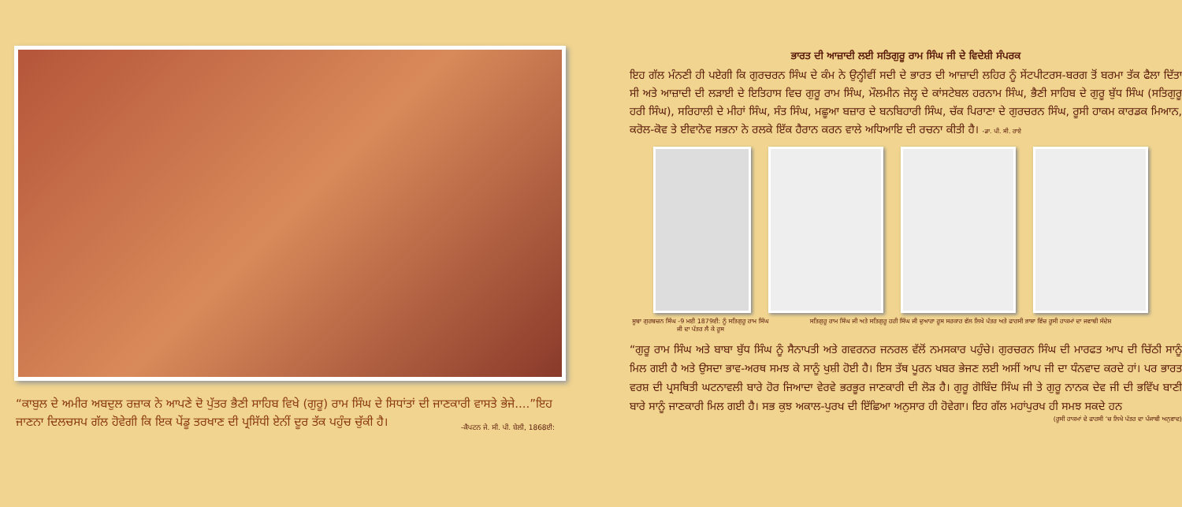“ਕਾਬੁਲ ਦੇ ਅਮੀਰ ਅਬਦੁਲ ਰਜ਼ਾਕ ਨੇ ਆਪਣੇ ਦੋ ਪੁੱਤਰ ਭੈਣੀ ਸਾਹਿਬ ਵਿਖੇ (ਗੁਰੂ) ਰਾਮ ਸਿੰਘ ਦੇ ਸਿਧਾਂਤਾਂ ਦੀ ਜਾਣਕਾਰੀ ਵਾਸਤੇ ਭੇਜੇ....”ਇਹ ਜਾਣਨਾ ਦਿਲਚਸਪ ਗੱਲ ਹੋਵੇਗੀ ਕਿ ਇਕ ਪੇਂਡੂ ਤਰਖਾਣ ਦੀ ਪ੍ਰਸਿੱਧੀ ਏਨੀਂ ਦੂਰ ਤੱਕ ਪਹੁੰਚ ਚੁੱਕੀ ਹੈ।
-ਕੈਪਟਨ ਜੇ. ਸੀ. ਪੀ. ਬੇਲੀ, 1868ਈ:
ਭਾਰਤ ਦੀ ਆਜ਼ਾਦੀ ਲਈ ਸਤਿਗੁਰੂ ਰਾਮ ਸਿੰਘ ਜੀ ਦੇ ਵਿਦੇਸ਼ੀ ਸੰਪਰਕ
ਇਹ ਗੱਲ ਮੰਨਣੀ ਹੀ ਪਏਗੀ ਕਿ ਗੁਰਚਰਨ ਸਿੰਘ ਦੇ ਕੰਮ ਨੇ ਉਨ੍ਹੀਵੀਂ ਸਦੀ ਦੇ ਭਾਰਤ ਦੀ ਆਜ਼ਾਦੀ ਲਹਿਰ ਨੂੰ ਸੇਂਟਪੀਟਰਸ-ਬਰਗ ਤੋਂ ਬਰਮਾ ਤੱਕ ਫੈਲਾ ਦਿੱਤਾ ਸੀ ਅਤੇ ਆਜ਼ਾਦੀ ਦੀ ਲੜਾਈ ਦੇ ਇਤਿਹਾਸ ਵਿਚ ਗੁਰੂ ਰਾਮ ਸਿੰਘ, ਮੌਲਮੀਨ ਜੇਲ੍ਹ ਦੇ ਕਾਂਸਟੇਬਲ ਹਰਨਾਮ ਸਿੰਘ, ਭੈਣੀ ਸਾਹਿਬ ਦੇ ਗੁਰੂ ਬੁੱਧ ਸਿੰਘ (ਸਤਿਗੁਰੂ ਹਰੀ ਸਿੰਘ), ਸਰਿਹਾਲੀ ਦੇ ਮੀਹਾਂ ਸਿੰਘ, ਸੰਤ ਸਿੰਘ, ਮਛੂਆ ਬਜ਼ਾਰ ਦੇ ਬਨਬਿਹਾਰੀ ਸਿੰਘ, ਚੱਕ ਪਿਰਾਣਾ ਦੇ ਗੁਰਚਰਨ ਸਿੰਘ, ਰੂਸੀ ਹਾਕਮ ਕਾਰਡਕ ਮਿਆਨ, ਕਰੋਲ-ਕੋਵ ਤੇ ਈਵਾਨੋਵ ਸਭਨਾ ਨੇ ਰਲਕੇ ਇੱਕ ਹੈਰਾਨ ਕਰਨ ਵਾਲੇ ਅਧਿਆਇ ਦੀ ਰਚਨਾ ਕੀਤੀ ਹੈ। -ਡਾ. ਪੀ. ਸੀ. ਰਾਏ
ਸੂਬਾ ਗੁਰਬਚਨ ਸਿੰਘ -9 ਮਈ 1879ਈ: ਨੂੰ ਸਤਿਗੁਰੂ ਰਾਮ ਸਿੰਘ ਜੀ ਦਾ ਪੱਤਰ ਲੈ ਕੇ ਰੂਸ
ਸਤਿਗੁਰੂ ਰਾਮ ਸਿੰਘ ਜੀ ਅਤੇ ਸਤਿਗੁਰੂ ਹਰੀ ਸਿੰਘ ਜੀ ਦੁਆਰਾ ਰੂਸ ਸਰਕਾਰ ਵੱਲ ਲਿਖੇ ਪੱਤਰ ਅਤੇ ਫਾਰਸੀ ਭਾਸ਼ਾ ਵਿੱਚ ਰੂਸੀ ਹਾਕਮਾਂ ਦਾ ਜਵਾਬੀ ਸੰਦੇਸ਼
“ਗੁਰੂ ਰਾਮ ਸਿੰਘ ਅਤੇ ਬਾਬਾ ਬੁੱਧ ਸਿੰਘ ਨੂੰ ਸੈਨਾਪਤੀ ਅਤੇ ਗਵਰਨਰ ਜਨਰਲ ਵੱਲੋਂ ਨਮਸਕਾਰ ਪਹੁੰਚੇ। ਗੁਰਚਰਨ ਸਿੰਘ ਦੀ ਮਾਰਫਤ ਆਪ ਦੀ ਚਿੱਠੀ ਸਾਨੂੰ ਮਿਲ ਗਈ ਹੈ ਅਤੇ ਉਸਦਾ ਭਾਵ-ਅਰਥ ਸਮਝ ਕੇ ਸਾਨੂੰ ਖੁਸ਼ੀ ਹੋਈ ਹੈ। ਇਸ ਤੱਥ ਪੂਰਨ ਖਬਰ ਭੇਜਣ ਲਈ ਅਸੀਂ ਆਪ ਜੀ ਦਾ ਧੰਨਵਾਦ ਕਰਦੇ ਹਾਂ। ਪਰ ਭਾਰਤ ਵਰਸ਼ ਦੀ ਪ੍ਰਸਥਿਤੀ ਘਟਨਾਵਲੀ ਬਾਰੇ ਹੋਰ ਜਿਆਦਾ ਵੇਰਵੇ ਭਰਭੂਰ ਜਾਣਕਾਰੀ ਦੀ ਲੋੜ ਹੈ। ਗੁਰੂ ਗੋਬਿੰਦ ਸਿੰਘ ਜੀ ਤੇ ਗੁਰੂ ਨਾਨਕ ਦੇਵ ਜੀ ਦੀ ਭਵਿੱਖ ਬਾਣੀ ਬਾਰੇ ਸਾਨੂੰ ਜਾਣਕਾਰੀ ਮਿਲ ਗਈ ਹੈ। ਸਭ ਕੁਝ ਅਕਾਲ-ਪੁਰਖ ਦੀ ਇੱਛਿਆ ਅਨੁਸਾਰ ਹੀ ਹੋਵੇਗਾ। ਇਹ ਗੱਲ ਮਹਾਂਪੁਰਖ ਹੀ ਸਮਝ ਸਕਦੇ ਹਨ
(ਰੂਸੀ ਹਾਕਮਾਂ ਦੇ ਫਾਰਸੀ ‘ਚ ਲਿਖੇ ਪੱਤਰ ਦਾ ਪੰਜਾਬੀ ਅਨੁਵਾਦ)